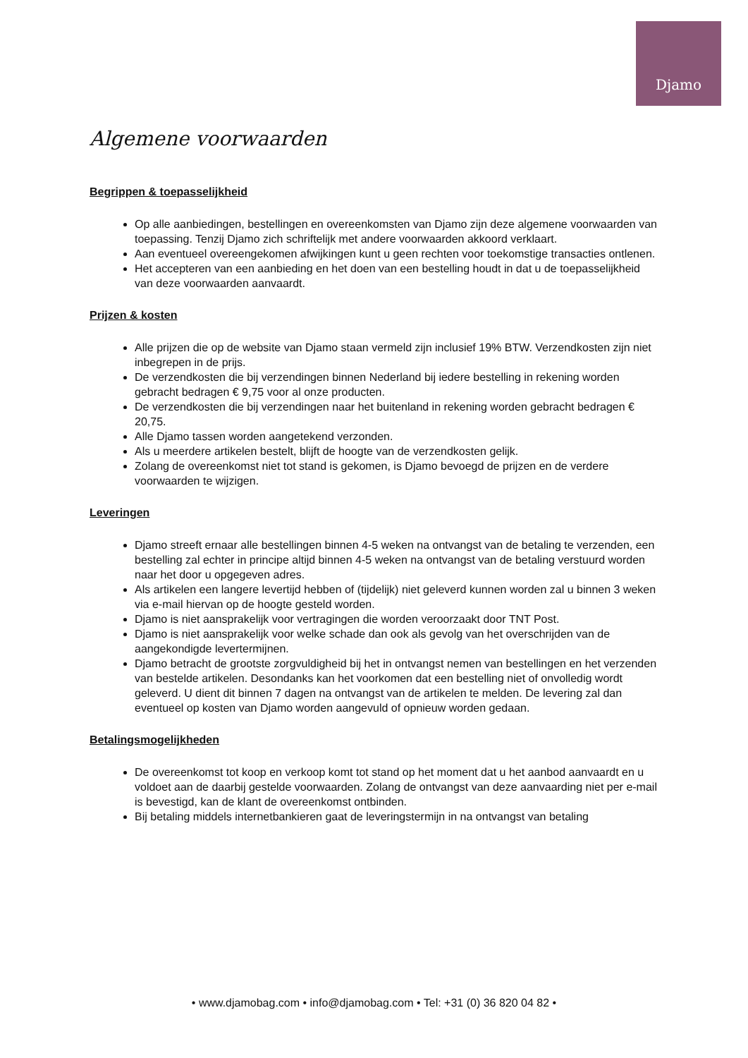Djamo
Algemene voorwaarden
Begrippen & toepasselijkheid
Op alle aanbiedingen, bestellingen en overeenkomsten van Djamo zijn deze algemene voorwaarden van toepassing. Tenzij Djamo zich schriftelijk met andere voorwaarden akkoord verklaart.
Aan eventueel overeengekomen afwijkingen kunt u geen rechten voor toekomstige transacties ontlenen.
Het accepteren van een aanbieding en het doen van een bestelling houdt in dat u de toepasselijkheid van deze voorwaarden aanvaardt.
Prijzen & kosten
Alle prijzen die op de website van Djamo staan vermeld zijn inclusief 19% BTW. Verzendkosten zijn niet inbegrepen in de prijs.
De verzendkosten die bij verzendingen binnen Nederland bij iedere bestelling in rekening worden gebracht bedragen € 9,75 voor al onze producten.
De verzendkosten die bij verzendingen naar het buitenland in rekening worden gebracht bedragen € 20,75.
Alle Djamo tassen worden aangetekend verzonden.
Als u meerdere artikelen bestelt, blijft de hoogte van de verzendkosten gelijk.
Zolang de overeenkomst niet tot stand is gekomen, is Djamo bevoegd de prijzen en de verdere voorwaarden te wijzigen.
Leveringen
Djamo streeft ernaar alle bestellingen binnen 4-5 weken na ontvangst van de betaling te verzenden, een bestelling zal echter in principe altijd binnen 4-5 weken na ontvangst van de betaling verstuurd worden naar het door u opgegeven adres.
Als artikelen een langere levertijd hebben of (tijdelijk) niet geleverd kunnen worden zal u binnen 3 weken via e-mail hiervan op de hoogte gesteld worden.
Djamo is niet aansprakelijk voor vertragingen die worden veroorzaakt door TNT Post.
Djamo is niet aansprakelijk voor welke schade dan ook als gevolg van het overschrijden van de aangekondigde levertermijnen.
Djamo betracht de grootste zorgvuldigheid bij het in ontvangst nemen van bestellingen en het verzenden van bestelde artikelen. Desondanks kan het voorkomen dat een bestelling niet of onvolledig wordt geleverd. U dient dit binnen 7 dagen na ontvangst van de artikelen te melden. De levering zal dan eventueel op kosten van Djamo worden aangevuld of opnieuw worden gedaan.
Betalingsmogelijkheden
De overeenkomst tot koop en verkoop komt tot stand op het moment dat u het aanbod aanvaardt en u voldoet aan de daarbij gestelde voorwaarden. Zolang de ontvangst van deze aanvaarding niet per e-mail is bevestigd, kan de klant de overeenkomst ontbinden.
Bij betaling middels internetbankieren gaat de leveringstermijn in na ontvangst van betaling
• www.djamobag.com • info@djamobag.com • Tel: +31 (0) 36 820 04 82 •